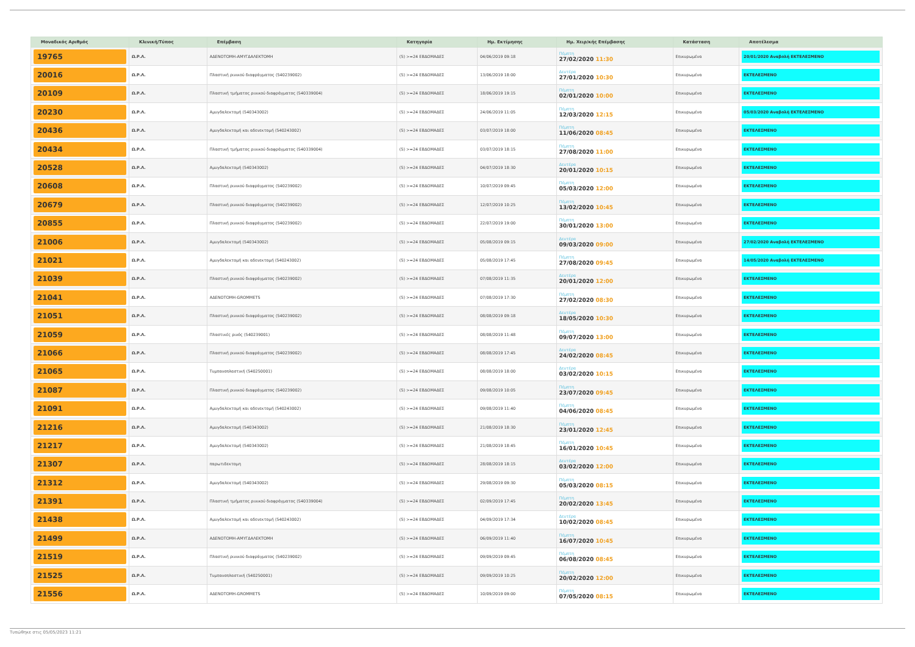| Μοναδικός Αριθμός | Κλινική/Τύπος | Επέμβαση | Κατηγορία | Ημ. Εκτίμησης | Ημ. Χειρ/κής Επέμβασης | Κατάσταση | Αποτέλεσμα |
| --- | --- | --- | --- | --- | --- | --- | --- |
| 19765 | Ω.Ρ.Λ. | ΑΔΕΝΟΤΟΜΗ-ΑΜΥΓΔΑΛΕΚΤΟΜΗ | (5) >=24 ΕΒΔΟΜΑΔΕΣ | 04/06/2019 09:18 | Πέμπτη 27/02/2020 11:30 | Επικυρωμένα | 20/01/2020 Αναβολή ΕΚΤΕΛΕΣΜΕΝΟ |
| 20016 | Ω.Ρ.Λ. | Πλαστική ρινικού διαφράγματος (540239002) | (5) >=24 ΕΒΔΟΜΑΔΕΣ | 13/06/2019 18:00 | Δευτέρα 27/01/2020 10:30 | Επικυρωμένα | ΕΚΤΕΛΕΣΜΕΝΟ |
| 20109 | Ω.Ρ.Λ. | Πλαστική τμήματος ρινικού διαφράγματος (540339004) | (5) >=24 ΕΒΔΟΜΑΔΕΣ | 18/06/2019 19:15 | Πέμπτη 02/01/2020 10:00 | Επικυρωμένα | ΕΚΤΕΛΕΣΜΕΝΟ |
| 20230 | Ω.Ρ.Λ. | Αμυγδαλεκτομή (540343002) | (5) >=24 ΕΒΔΟΜΑΔΕΣ | 24/06/2019 11:05 | Πέμπτη 12/03/2020 12:15 | Επικυρωμένα | 05/03/2020 Αναβολή ΕΚΤΕΛΕΣΜΕΝΟ |
| 20436 | Ω.Ρ.Λ. | Αμυγδαλεκτομή και αδενεκτομή (540243002) | (5) >=24 ΕΒΔΟΜΑΔΕΣ | 03/07/2019 18:00 | Πέμπτη 11/06/2020 08:45 | Επικυρωμένα | ΕΚΤΕΛΕΣΜΕΝΟ |
| 20434 | Ω.Ρ.Λ. | Πλαστική τμήματος ρινικού διαφράγματος (540339004) | (5) >=24 ΕΒΔΟΜΑΔΕΣ | 03/07/2019 18:15 | Πέμπτη 27/08/2020 11:00 | Επικυρωμένα | ΕΚΤΕΛΕΣΜΕΝΟ |
| 20528 | Ω.Ρ.Λ. | Αμυγδαλεκτομή (540343002) | (5) >=24 ΕΒΔΟΜΑΔΕΣ | 04/07/2019 18:30 | Δευτέρα 20/01/2020 10:15 | Επικυρωμένα | ΕΚΤΕΛΕΣΜΕΝΟ |
| 20608 | Ω.Ρ.Λ. | Πλαστική ρινικού διαφράγματος (540239002) | (5) >=24 ΕΒΔΟΜΑΔΕΣ | 10/07/2019 09:45 | Πέμπτη 05/03/2020 12:00 | Επικυρωμένα | ΕΚΤΕΛΕΣΜΕΝΟ |
| 20679 | Ω.Ρ.Λ. | Πλαστική ρινικού διαφράγματος (540239002) | (5) >=24 ΕΒΔΟΜΑΔΕΣ | 12/07/2019 10:25 | Πέμπτη 13/02/2020 10:45 | Επικυρωμένα | ΕΚΤΕΛΕΣΜΕΝΟ |
| 20855 | Ω.Ρ.Λ. | Πλαστική ρινικού διαφράγματος (540239002) | (5) >=24 ΕΒΔΟΜΑΔΕΣ | 22/07/2019 19:00 | Πέμπτη 30/01/2020 13:00 | Επικυρωμένα | ΕΚΤΕΛΕΣΜΕΝΟ |
| 21006 | Ω.Ρ.Λ. | Αμυγδαλεκτομή (540343002) | (5) >=24 ΕΒΔΟΜΑΔΕΣ | 05/08/2019 09:15 | Δευτέρα 09/03/2020 09:00 | Επικυρωμένα | 27/02/2020 Αναβολή ΕΚΤΕΛΕΣΜΕΝΟ |
| 21021 | Ω.Ρ.Λ. | Αμυγδαλεκτομή και αδενεκτομή (540243002) | (5) >=24 ΕΒΔΟΜΑΔΕΣ | 05/08/2019 17:45 | Πέμπτη 27/08/2020 09:45 | Επικυρωμένα | 14/05/2020 Αναβολή ΕΚΤΕΛΕΣΜΕΝΟ |
| 21039 | Ω.Ρ.Λ. | Πλαστική ρινικού διαφράγματος (540239002) | (5) >=24 ΕΒΔΟΜΑΔΕΣ | 07/08/2019 11:35 | Δευτέρα 20/01/2020 12:00 | Επικυρωμένα | ΕΚΤΕΛΕΣΜΕΝΟ |
| 21041 | Ω.Ρ.Λ. | ΑΔΕΝΟΤΟΜΗ-GROMMETS | (5) >=24 ΕΒΔΟΜΑΔΕΣ | 07/08/2019 17:30 | Πέμπτη 27/02/2020 08:30 | Επικυρωμένα | ΕΚΤΕΛΕΣΜΕΝΟ |
| 21051 | Ω.Ρ.Λ. | Πλαστική ρινικού διαφράγματος (540239002) | (5) >=24 ΕΒΔΟΜΑΔΕΣ | 08/08/2019 09:18 | Δευτέρα 18/05/2020 10:30 | Επικυρωμένα | ΕΚΤΕΛΕΣΜΕΝΟ |
| 21059 | Ω.Ρ.Λ. | Πλαστικές ρινός (540239001) | (5) >=24 ΕΒΔΟΜΑΔΕΣ | 08/08/2019 11:48 | Πέμπτη 09/07/2020 13:00 | Επικυρωμένα | ΕΚΤΕΛΕΣΜΕΝΟ |
| 21066 | Ω.Ρ.Λ. | Πλαστική ρινικού διαφράγματος (540239002) | (5) >=24 ΕΒΔΟΜΑΔΕΣ | 08/08/2019 17:45 | Δευτέρα 24/02/2020 08:45 | Επικυρωμένα | ΕΚΤΕΛΕΣΜΕΝΟ |
| 21065 | Ω.Ρ.Λ. | Τυμπανοπλαστική (540250001) | (5) >=24 ΕΒΔΟΜΑΔΕΣ | 08/08/2019 18:00 | Δευτέρα 03/02/2020 10:15 | Επικυρωμένα | ΕΚΤΕΛΕΣΜΕΝΟ |
| 21087 | Ω.Ρ.Λ. | Πλαστική ρινικού διαφράγματος (540239002) | (5) >=24 ΕΒΔΟΜΑΔΕΣ | 09/08/2019 10:05 | Πέμπτη 23/07/2020 09:45 | Επικυρωμένα | ΕΚΤΕΛΕΣΜΕΝΟ |
| 21091 | Ω.Ρ.Λ. | Αμυγδαλεκτομή και αδενεκτομή (540243002) | (5) >=24 ΕΒΔΟΜΑΔΕΣ | 09/08/2019 11:40 | Πέμπτη 04/06/2020 08:45 | Επικυρωμένα | ΕΚΤΕΛΕΣΜΕΝΟ |
| 21216 | Ω.Ρ.Λ. | Αμυγδαλεκτομή (540343002) | (5) >=24 ΕΒΔΟΜΑΔΕΣ | 21/08/2019 18:30 | Πέμπτη 23/01/2020 12:45 | Επικυρωμένα | ΕΚΤΕΛΕΣΜΕΝΟ |
| 21217 | Ω.Ρ.Λ. | Αμυγδαλεκτομή (540343002) | (5) >=24 ΕΒΔΟΜΑΔΕΣ | 21/08/2019 18:45 | Πέμπτη 16/01/2020 10:45 | Επικυρωμένα | ΕΚΤΕΛΕΣΜΕΝΟ |
| 21307 | Ω.Ρ.Λ. | παρωτιδεκτομη | (5) >=24 ΕΒΔΟΜΑΔΕΣ | 28/08/2019 18:15 | Δευτέρα 03/02/2020 12:00 | Επικυρωμένα | ΕΚΤΕΛΕΣΜΕΝΟ |
| 21312 | Ω.Ρ.Λ. | Αμυγδαλεκτομή (540343002) | (5) >=24 ΕΒΔΟΜΑΔΕΣ | 29/08/2019 09:30 | Πέμπτη 05/03/2020 08:15 | Επικυρωμένα | ΕΚΤΕΛΕΣΜΕΝΟ |
| 21391 | Ω.Ρ.Λ. | Πλαστική τμήματος ρινικού διαφράγματος (540339004) | (5) >=24 ΕΒΔΟΜΑΔΕΣ | 02/09/2019 17:45 | Πέμπτη 20/02/2020 13:45 | Επικυρωμένα | ΕΚΤΕΛΕΣΜΕΝΟ |
| 21438 | Ω.Ρ.Λ. | Αμυγδαλεκτομή και αδενεκτομή (540243002) | (5) >=24 ΕΒΔΟΜΑΔΕΣ | 04/09/2019 17:34 | Δευτέρα 10/02/2020 08:45 | Επικυρωμένα | ΕΚΤΕΛΕΣΜΕΝΟ |
| 21499 | Ω.Ρ.Λ. | ΑΔΕΝΟΤΟΜΗ-ΑΜΥΓΔΑΛΕΚΤΟΜΗ | (5) >=24 ΕΒΔΟΜΑΔΕΣ | 06/09/2019 11:40 | Πέμπτη 16/07/2020 10:45 | Επικυρωμένα | ΕΚΤΕΛΕΣΜΕΝΟ |
| 21519 | Ω.Ρ.Λ. | Πλαστική ρινικού διαφράγματος (540239002) | (5) >=24 ΕΒΔΟΜΑΔΕΣ | 09/09/2019 09:45 | Πέμπτη 06/08/2020 08:45 | Επικυρωμένα | ΕΚΤΕΛΕΣΜΕΝΟ |
| 21525 | Ω.Ρ.Λ. | Τυμπανοπλαστική (540250001) | (5) >=24 ΕΒΔΟΜΑΔΕΣ | 09/09/2019 10:25 | Πέμπτη 20/02/2020 12:00 | Επικυρωμένα | ΕΚΤΕΛΕΣΜΕΝΟ |
| 21556 | Ω.Ρ.Λ. | ΑΔΕΝΟΤΟΜΗ-GROMMETS | (5) >=24 ΕΒΔΟΜΑΔΕΣ | 10/09/2019 09:00 | Πέμπτη 07/05/2020 08:15 | Επικυρωμένα | ΕΚΤΕΛΕΣΜΕΝΟ |
Τυπώθηκε στις 05/05/2023 11:21